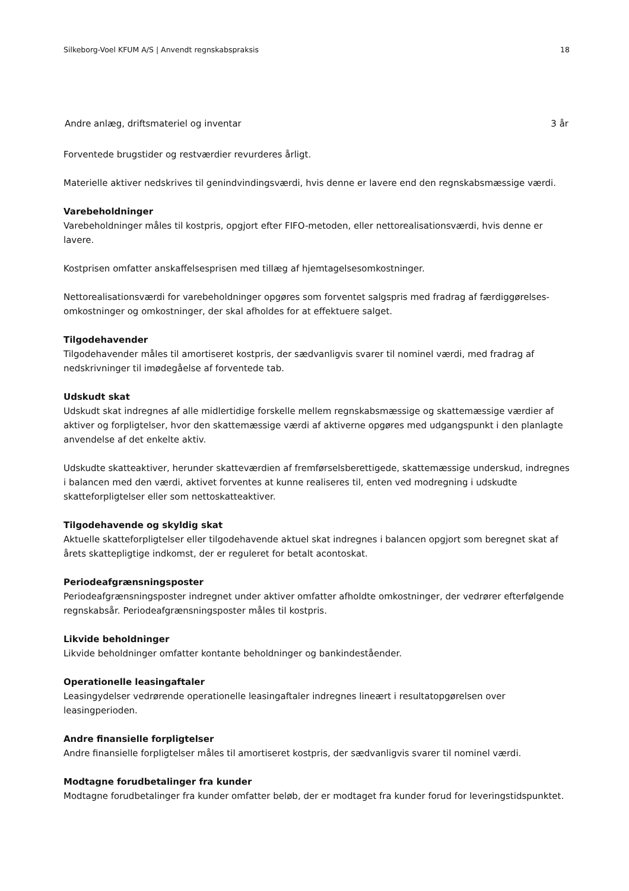Silkeborg-Voel KFUM A/S | Anvendt regnskabspraksis 18
| Andre anlæg, driftsmateriel og inventar | 3 år |
Forventede brugstider og restværdier revurderes årligt.
Materielle aktiver nedskrives til genindvindingsværdi, hvis denne er lavere end den regnskabsmæssige værdi.
Varebeholdninger
Varebeholdninger måles til kostpris, opgjort efter FIFO-metoden, eller nettorealisationsværdi, hvis denne er lavere.
Kostprisen omfatter anskaffelsesprisen med tillæg af hjemtagelsesomkostninger.
Nettorealisationsværdi for varebeholdninger opgøres som forventet salgspris med fradrag af færdiggørelses-omkostninger og omkostninger, der skal afholdes for at effektuere salget.
Tilgodehavender
Tilgodehavender måles til amortiseret kostpris, der sædvanligvis svarer til nominel værdi, med fradrag af nedskrivninger til imødegåelse af forventede tab.
Udskudt skat
Udskudt skat indregnes af alle midlertidige forskelle mellem regnskabsmæssige og skattemæssige værdier af aktiver og forpligtelser, hvor den skattemæssige værdi af aktiverne opgøres med udgangspunkt i den planlagte anvendelse af det enkelte aktiv.
Udskudte skatteaktiver, herunder skatteværdien af fremførselsberettigede, skattemæssige underskud, indregnes i balancen med den værdi, aktivet forventes at kunne realiseres til, enten ved modregning i udskudte skatteforpligtelser eller som nettoskatteaktiver.
Tilgodehavende og skyldig skat
Aktuelle skatteforpligtelser eller tilgodehavende aktuel skat indregnes i balancen opgjort som beregnet skat af årets skattepligtige indkomst, der er reguleret for betalt acontoskat.
Periodeafgrænsningsposter
Periodeafgrænsningsposter indregnet under aktiver omfatter afholdte omkostninger, der vedrører efterfølgende regnskabsår. Periodeafgrænsningsposter måles til kostpris.
Likvide beholdninger
Likvide beholdninger omfatter kontante beholdninger og bankindeståender.
Operationelle leasingaftaler
Leasingydelser vedrørende operationelle leasingaftaler indregnes lineært i resultatopgørelsen over leasingperioden.
Andre finansielle forpligtelser
Andre finansielle forpligtelser måles til amortiseret kostpris, der sædvanligvis svarer til nominel værdi.
Modtagne forudbetalinger fra kunder
Modtagne forudbetalinger fra kunder omfatter beløb, der er modtaget fra kunder forud for leveringstidspunktet.